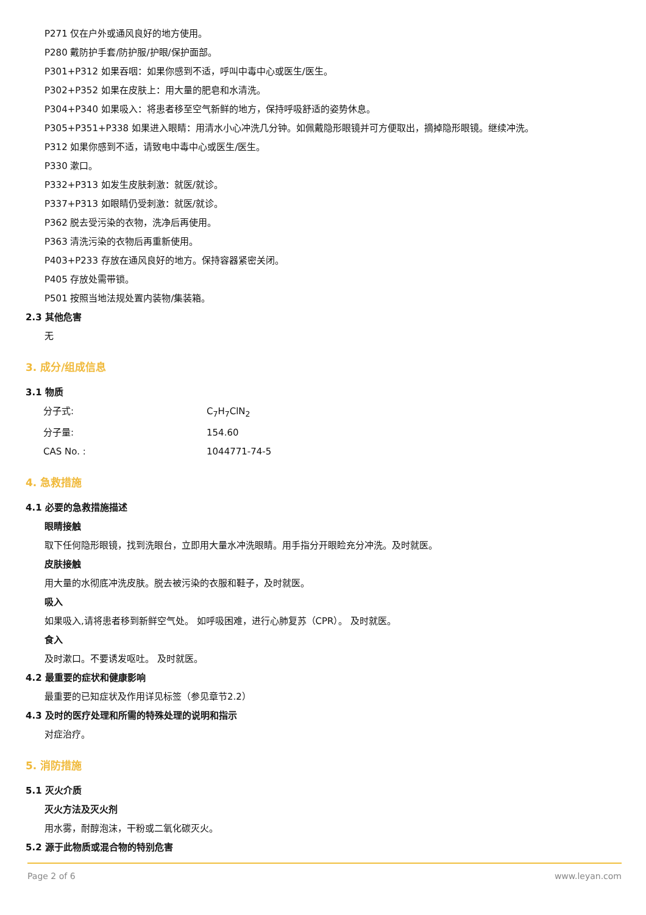P271 仅在户外或通风良好的地方使用。
P280 戴防护手套/防护服/护眼/保护面部。
P301+P312 如果吞咽：如果你感到不适，呼叫中毒中心或医生/医生。
P302+P352 如果在皮肤上：用大量的肥皂和水清洗。
P304+P340 如果吸入：将患者移至空气新鲜的地方，保持呼吸舒适的姿势休息。
P305+P351+P338 如果进入眼睛：用清水小心冲洗几分钟。如佩戴隐形眼镜并可方便取出，摘掉隐形眼镜。继续冲洗。
P312 如果你感到不适，请致电中毒中心或医生/医生。
P330 漱口。
P332+P313 如发生皮肤刺激：就医/就诊。
P337+P313 如眼睛仍受刺激：就医/就诊。
P362 脱去受污染的衣物，洗净后再使用。
P363 清洗污染的衣物后再重新使用。
P403+P233 存放在通风良好的地方。保持容器紧密关闭。
P405 存放处需带锁。
P501 按照当地法规处置内装物/集装箱。
2.3 其他危害
无
3. 成分/组成信息
3.1 物质
分子式: C<sub>7</sub>H<sub>7</sub>ClN<sub>2</sub>
分子量: 154.60
CAS No. : 1044771-74-5
4. 急救措施
4.1 必要的急救措施描述
眼睛接触
取下任何隐形眼镜，找到洗眼台，立即用大量水冲洗眼睛。用手指分开眼睑充分冲洗。及时就医。
皮肤接触
用大量的水彻底冲洗皮肤。脱去被污染的衣服和鞋子，及时就医。
吸入
如果吸入,请将患者移到新鲜空气处。 如呼吸困难，进行心肺复苏（CPR）。 及时就医。
食入
及时漱口。不要诱发呕吐。 及时就医。
4.2 最重要的症状和健康影响
最重要的已知症状及作用详见标签（参见章节2.2）
4.3 及时的医疗处理和所需的特殊处理的说明和指示
对症治疗。
5. 消防措施
5.1 灭火介质
灭火方法及灭火剂
用水雾，耐醇泡沫，干粉或二氧化碳灭火。
5.2 源于此物质或混合物的特别危害
Page 2 of 6 www.leyan.com